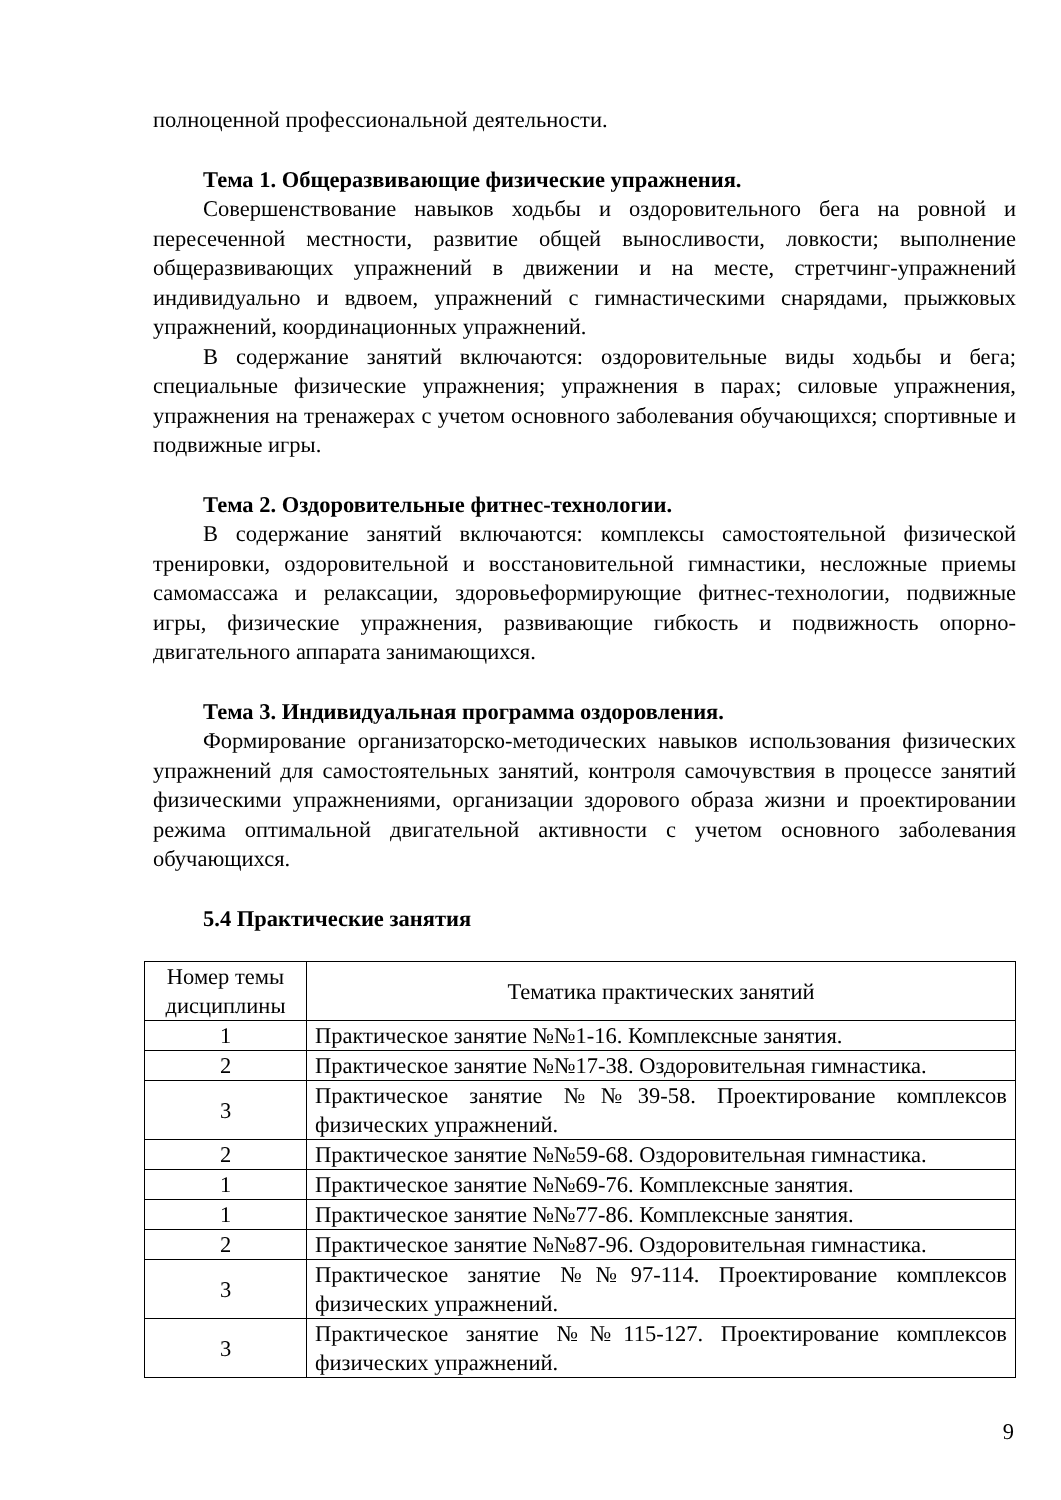полноценной профессиональной деятельности.
Тема 1. Общеразвивающие физические упражнения.
Совершенствование навыков ходьбы и оздоровительного бега на ровной и пересеченной местности, развитие общей выносливости, ловкости; выполнение общеразвивающих упражнений в движении и на месте, стретчинг-упражнений индивидуально и вдвоем, упражнений с гимнастическими снарядами, прыжковых упражнений, координационных упражнений.
В содержание занятий включаются: оздоровительные виды ходьбы и бега; специальные физические упражнения; упражнения в парах; силовые упражнения, упражнения на тренажерах с учетом основного заболевания обучающихся; спортивные и подвижные игры.
Тема 2. Оздоровительные фитнес-технологии.
В содержание занятий включаются: комплексы самостоятельной физической тренировки, оздоровительной и восстановительной гимнастики, несложные приемы самомассажа и релаксации, здоровьеформирующие фитнес-технологии, подвижные игры, физические упражнения, развивающие гибкость и подвижность опорно-двигательного аппарата занимающихся.
Тема 3. Индивидуальная программа оздоровления.
Формирование организаторско-методических навыков использования физических упражнений для самостоятельных занятий, контроля самочувствия в процессе занятий физическими упражнениями, организации здорового образа жизни и проектировании режима оптимальной двигательной активности с учетом основного заболевания обучающихся.
5.4 Практические занятия
| Номер темы дисциплины | Тематика практических занятий |
| 1 | Практическое занятие №№1-16. Комплексные занятия. |
| 2 | Практическое занятие №№17-38. Оздоровительная гимнастика. |
| 3 | Практическое занятие №№39-58. Проектирование комплексов физических упражнений. |
| 2 | Практическое занятие №№59-68. Оздоровительная гимнастика. |
| 1 | Практическое занятие №№69-76. Комплексные занятия. |
| 1 | Практическое занятие №№77-86. Комплексные занятия. |
| 2 | Практическое занятие №№87-96. Оздоровительная гимнастика. |
| 3 | Практическое занятие №№97-114. Проектирование комплексов физических упражнений. |
| 3 | Практическое занятие №№115-127. Проектирование комплексов физических упражнений. |
9